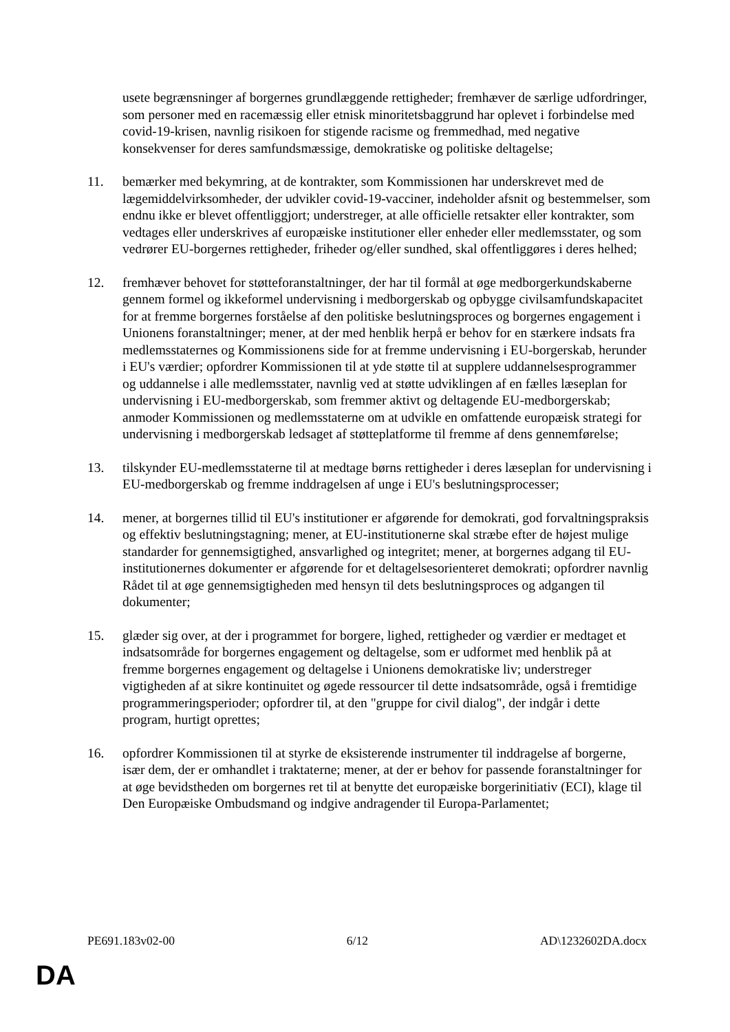usete begrænsninger af borgernes grundlæggende rettigheder; fremhæver de særlige udfordringer, som personer med en racemæssig eller etnisk minoritetsbaggrund har oplevet i forbindelse med covid-19-krisen, navnlig risikoen for stigende racisme og fremmedhad, med negative konsekvenser for deres samfundsmæssige, demokratiske og politiske deltagelse;
11. bemærker med bekymring, at de kontrakter, som Kommissionen har underskrevet med de lægemiddelvirksomheder, der udvikler covid-19-vacciner, indeholder afsnit og bestemmelser, som endnu ikke er blevet offentliggjort; understreger, at alle officielle retsakter eller kontrakter, som vedtages eller underskrives af europæiske institutioner eller enheder eller medlemsstater, og som vedrører EU-borgernes rettigheder, friheder og/eller sundhed, skal offentliggøres i deres helhed;
12. fremhæver behovet for støtteforanstaltninger, der har til formål at øge medborgerkundskaberne gennem formel og ikkeformel undervisning i medborgerskab og opbygge civilsamfundskapacitet for at fremme borgernes forståelse af den politiske beslutningsproces og borgernes engagement i Unionens foranstaltninger; mener, at der med henblik herpå er behov for en stærkere indsats fra medlemsstaternes og Kommissionens side for at fremme undervisning i EU-borgerskab, herunder i EU's værdier; opfordrer Kommissionen til at yde støtte til at supplere uddannelsesprogrammer og uddannelse i alle medlemsstater, navnlig ved at støtte udviklingen af en fælles læseplan for undervisning i EU-medborgerskab, som fremmer aktivt og deltagende EU-medborgerskab; anmoder Kommissionen og medlemsstaterne om at udvikle en omfattende europæisk strategi for undervisning i medborgerskab ledsaget af støtteplatforme til fremme af dens gennemførelse;
13. tilskynder EU-medlemsstaterne til at medtage børns rettigheder i deres læseplan for undervisning i EU-medborgerskab og fremme inddragelsen af unge i EU's beslutningsprocesser;
14. mener, at borgernes tillid til EU's institutioner er afgørende for demokrati, god forvaltningspraksis og effektiv beslutningstagning; mener, at EU-institutionerne skal stræbe efter de højest mulige standarder for gennemsigtighed, ansvarlighed og integritet; mener, at borgernes adgang til EU-institutionernes dokumenter er afgørende for et deltagelsesorienteret demokrati; opfordrer navnlig Rådet til at øge gennemsigtigheden med hensyn til dets beslutningsproces og adgangen til dokumenter;
15. glæder sig over, at der i programmet for borgere, lighed, rettigheder og værdier er medtaget et indsatsområde for borgernes engagement og deltagelse, som er udformet med henblik på at fremme borgernes engagement og deltagelse i Unionens demokratiske liv; understreger vigtigheden af at sikre kontinuitet og øgede ressourcer til dette indsatsområde, også i fremtidige programmeringsperioder; opfordrer til, at den "gruppe for civil dialog", der indgår i dette program, hurtigt oprettes;
16. opfordrer Kommissionen til at styrke de eksisterende instrumenter til inddragelse af borgerne, især dem, der er omhandlet i traktaterne; mener, at der er behov for passende foranstaltninger for at øge bevidstheden om borgernes ret til at benytte det europæiske borgerinitiativ (ECI), klage til Den Europæiske Ombudsmand og indgive andragender til Europa-Parlamentet;
PE691.183v02-00 6/12 AD\1232602DA.docx
DA